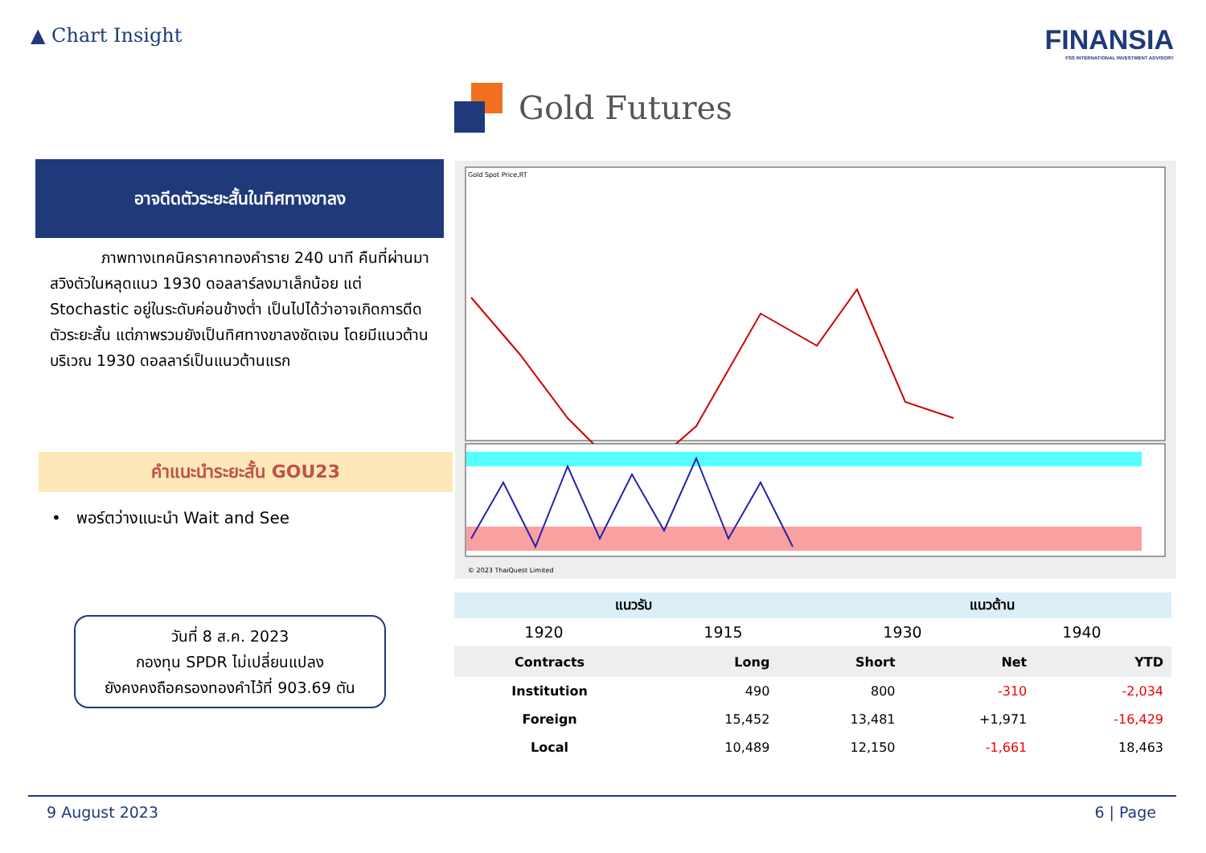▲ Chart Insight
FINANSIA
FSS INTERNATIONAL INVESTMENT ADVISORY
Gold Futures
อาจดีดตัวระยะสั้นในทิศทางขาลง
ภาพทางเทคนิคราคาทองคำราย 240 นาที คืนที่ผ่านมา สวิงตัวในหลุดแนว 1930 ดอลลาร์ลงมาเล็กน้อย แต่ Stochastic อยู่ในระดับค่อนข้างต่ำ เป็นไปได้ว่าอาจเกิดการดีดตัวระยะสั้น แต่ภาพรวมยังเป็นทิศทางขาลงชัดเจน โดยมีแนวต้านบริเวณ 1930 ดอลลาร์เป็นแนวต้านแรก
คำแนะนำระยะสั้น GOU23
• พอร์ตว่างแนะนำ Wait and See
วันที่ 8 ส.ค. 2023
กองทุน SPDR ไม่เปลี่ยนแปลง
ยังคงคงถือครองทองคำไว้ที่ 903.69 ตัน
Gold Spot Price,RT
© 2023 ThaiQuest Limited
| แนวรับ | | แนวต้าน | |
| --- | --- | --- | --- |
| 1920 | 1915 | 1930 | 1940 |
| Contracts | Long | Short | Net | YTD |
| --- | --- | --- | --- | --- |
| Institution | 490 | 800 | -310 | -2,034 |
| Foreign | 15,452 | 13,481 | +1,971 | -16,429 |
| Local | 10,489 | 12,150 | -1,661 | 18,463 |
9 August 2023 6 | Page